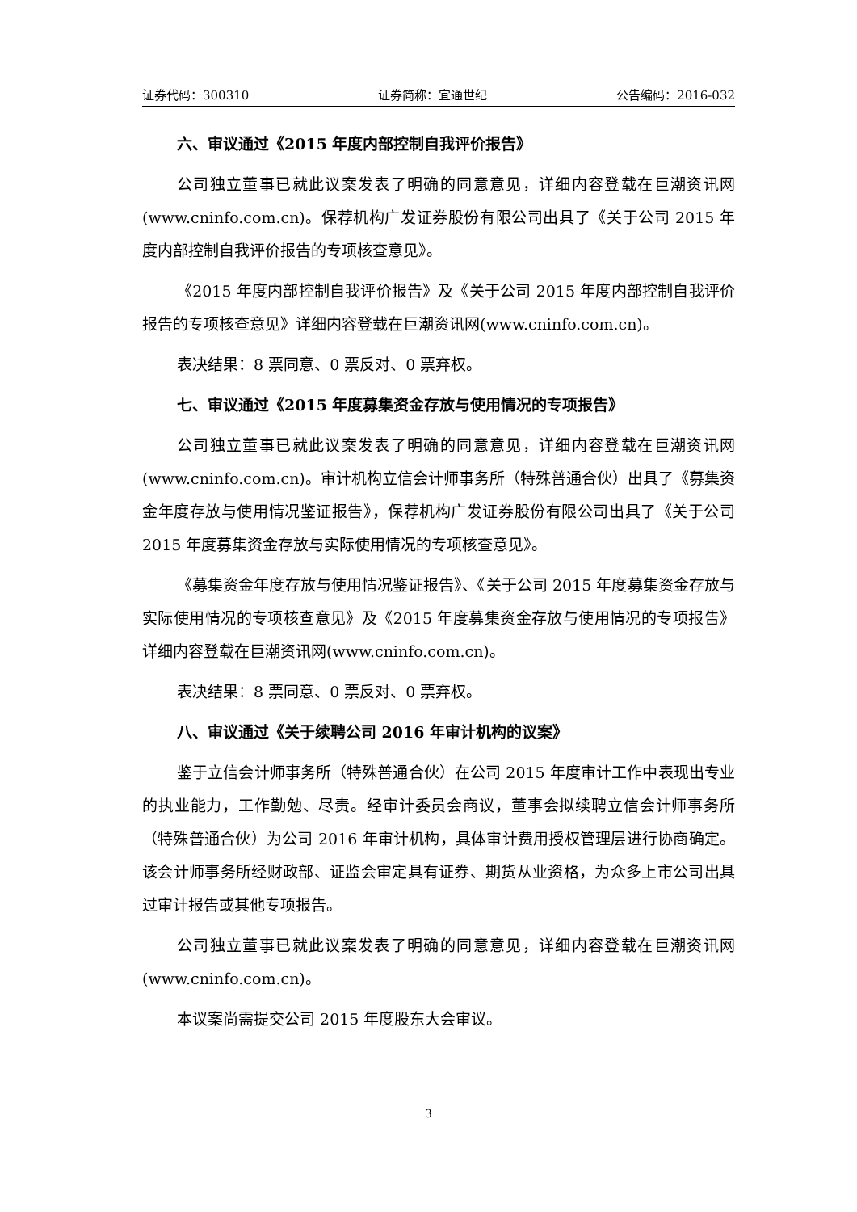证券代码：300310 证券简称：宜通世纪 公告编码：2016-032
六、审议通过《2015 年度内部控制自我评价报告》
公司独立董事已就此议案发表了明确的同意意见，详细内容登载在巨潮资讯网(www.cninfo.com.cn)。保荐机构广发证券股份有限公司出具了《关于公司 2015 年度内部控制自我评价报告的专项核查意见》。
《2015 年度内部控制自我评价报告》及《关于公司 2015 年度内部控制自我评价报告的专项核查意见》详细内容登载在巨潮资讯网(www.cninfo.com.cn)。
表决结果：8 票同意、0 票反对、0 票弃权。
七、审议通过《2015 年度募集资金存放与使用情况的专项报告》
公司独立董事已就此议案发表了明确的同意意见，详细内容登载在巨潮资讯网(www.cninfo.com.cn)。审计机构立信会计师事务所（特殊普通合伙）出具了《募集资金年度存放与使用情况鉴证报告》，保荐机构广发证券股份有限公司出具了《关于公司 2015 年度募集资金存放与实际使用情况的专项核查意见》。
《募集资金年度存放与使用情况鉴证报告》、《关于公司 2015 年度募集资金存放与实际使用情况的专项核查意见》及《2015 年度募集资金存放与使用情况的专项报告》详细内容登载在巨潮资讯网(www.cninfo.com.cn)。
表决结果：8 票同意、0 票反对、0 票弃权。
八、审议通过《关于续聘公司 2016 年审计机构的议案》
鉴于立信会计师事务所（特殊普通合伙）在公司 2015 年度审计工作中表现出专业的执业能力，工作勤勉、尽责。经审计委员会商议，董事会拟续聘立信会计师事务所（特殊普通合伙）为公司 2016 年审计机构，具体审计费用授权管理层进行协商确定。该会计师事务所经财政部、证监会审定具有证券、期货从业资格，为众多上市公司出具过审计报告或其他专项报告。
公司独立董事已就此议案发表了明确的同意意见，详细内容登载在巨潮资讯网(www.cninfo.com.cn)。
本议案尚需提交公司 2015 年度股东大会审议。
3